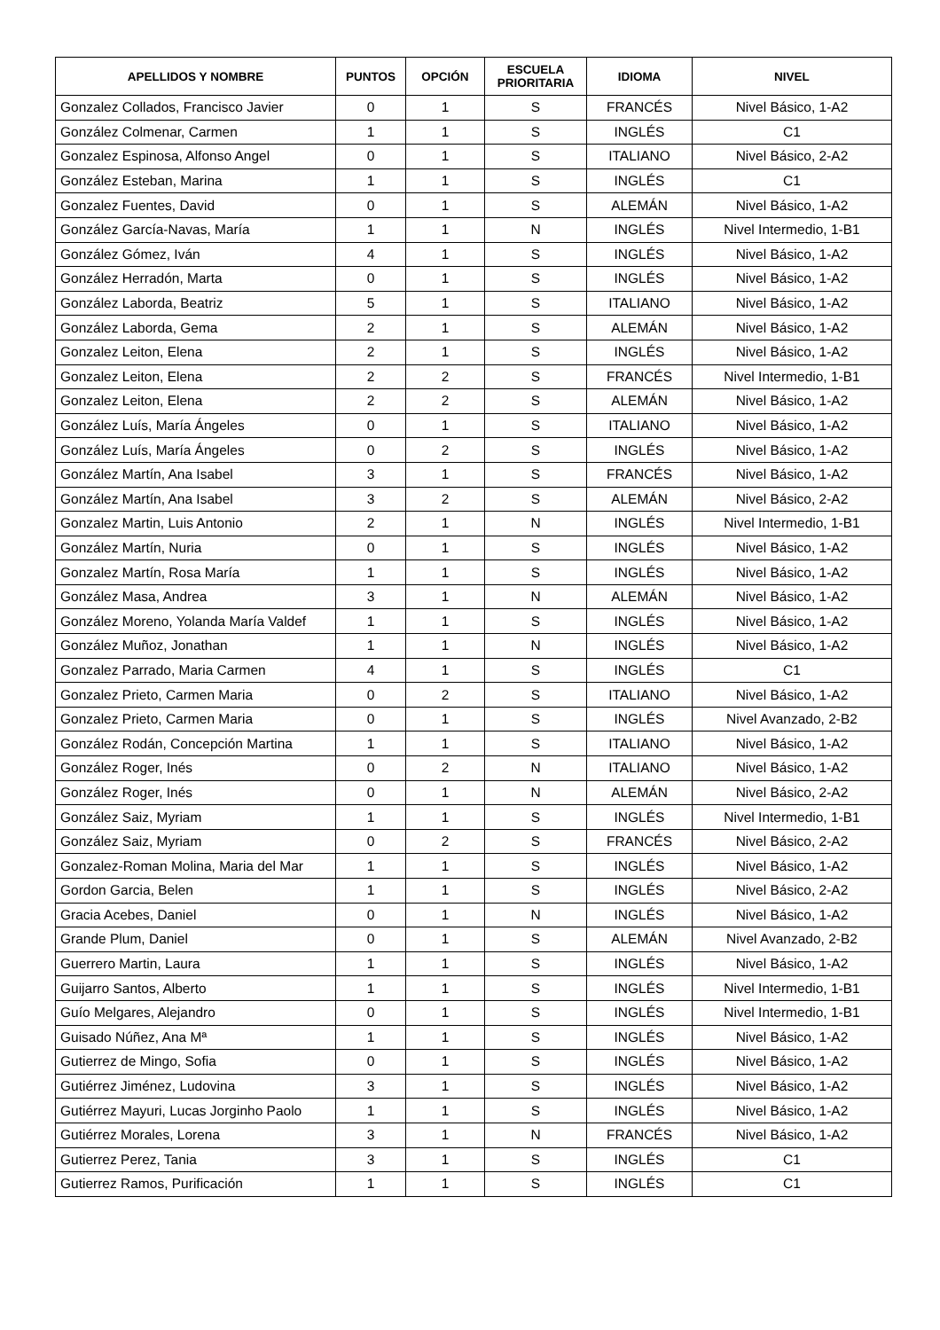| APELLIDOS Y NOMBRE | PUNTOS | OPCIÓN | ESCUELA PRIORITARIA | IDIOMA | NIVEL |
| --- | --- | --- | --- | --- | --- |
| Gonzalez Collados, Francisco Javier | 0 | 1 | S | FRANCÉS | Nivel Básico, 1-A2 |
| González Colmenar, Carmen | 1 | 1 | S | INGLÉS | C1 |
| Gonzalez Espinosa, Alfonso Angel | 0 | 1 | S | ITALIANO | Nivel Básico, 2-A2 |
| González Esteban, Marina | 1 | 1 | S | INGLÉS | C1 |
| Gonzalez Fuentes, David | 0 | 1 | S | ALEMÁN | Nivel Básico, 1-A2 |
| González García-Navas, María | 1 | 1 | N | INGLÉS | Nivel Intermedio, 1-B1 |
| González Gómez, Iván | 4 | 1 | S | INGLÉS | Nivel Básico, 1-A2 |
| González Herradón, Marta | 0 | 1 | S | INGLÉS | Nivel Básico, 1-A2 |
| González Laborda, Beatriz | 5 | 1 | S | ITALIANO | Nivel Básico, 1-A2 |
| González Laborda, Gema | 2 | 1 | S | ALEMÁN | Nivel Básico, 1-A2 |
| Gonzalez Leiton, Elena | 2 | 1 | S | INGLÉS | Nivel Básico, 1-A2 |
| Gonzalez Leiton, Elena | 2 | 2 | S | FRANCÉS | Nivel Intermedio, 1-B1 |
| Gonzalez Leiton, Elena | 2 | 2 | S | ALEMÁN | Nivel Básico, 1-A2 |
| González Luís, María Ángeles | 0 | 1 | S | ITALIANO | Nivel Básico, 1-A2 |
| González Luís, María Ángeles | 0 | 2 | S | INGLÉS | Nivel Básico, 1-A2 |
| González Martín, Ana Isabel | 3 | 1 | S | FRANCÉS | Nivel Básico, 1-A2 |
| González Martín, Ana Isabel | 3 | 2 | S | ALEMÁN | Nivel Básico, 2-A2 |
| Gonzalez Martin, Luis Antonio | 2 | 1 | N | INGLÉS | Nivel Intermedio, 1-B1 |
| González Martín, Nuria | 0 | 1 | S | INGLÉS | Nivel Básico, 1-A2 |
| Gonzalez Martín, Rosa María | 1 | 1 | S | INGLÉS | Nivel Básico, 1-A2 |
| González Masa, Andrea | 3 | 1 | N | ALEMÁN | Nivel Básico, 1-A2 |
| González Moreno, Yolanda María Valdef | 1 | 1 | S | INGLÉS | Nivel Básico, 1-A2 |
| González Muñoz, Jonathan | 1 | 1 | N | INGLÉS | Nivel Básico, 1-A2 |
| Gonzalez Parrado, Maria Carmen | 4 | 1 | S | INGLÉS | C1 |
| Gonzalez Prieto, Carmen Maria | 0 | 2 | S | ITALIANO | Nivel Básico, 1-A2 |
| Gonzalez Prieto, Carmen Maria | 0 | 1 | S | INGLÉS | Nivel Avanzado, 2-B2 |
| González Rodán, Concepción Martina | 1 | 1 | S | ITALIANO | Nivel Básico, 1-A2 |
| González Roger, Inés | 0 | 2 | N | ITALIANO | Nivel Básico, 1-A2 |
| González Roger, Inés | 0 | 1 | N | ALEMÁN | Nivel Básico, 2-A2 |
| González Saiz, Myriam | 1 | 1 | S | INGLÉS | Nivel Intermedio, 1-B1 |
| González Saiz, Myriam | 0 | 2 | S | FRANCÉS | Nivel Básico, 2-A2 |
| Gonzalez-Roman Molina, Maria del Mar | 1 | 1 | S | INGLÉS | Nivel Básico, 1-A2 |
| Gordon Garcia, Belen | 1 | 1 | S | INGLÉS | Nivel Básico, 2-A2 |
| Gracia Acebes, Daniel | 0 | 1 | N | INGLÉS | Nivel Básico, 1-A2 |
| Grande Plum, Daniel | 0 | 1 | S | ALEMÁN | Nivel Avanzado, 2-B2 |
| Guerrero Martin, Laura | 1 | 1 | S | INGLÉS | Nivel Básico, 1-A2 |
| Guijarro Santos, Alberto | 1 | 1 | S | INGLÉS | Nivel Intermedio, 1-B1 |
| Guío Melgares, Alejandro | 0 | 1 | S | INGLÉS | Nivel Intermedio, 1-B1 |
| Guisado Núñez, Ana Mª | 1 | 1 | S | INGLÉS | Nivel Básico, 1-A2 |
| Gutierrez de Mingo, Sofia | 0 | 1 | S | INGLÉS | Nivel Básico, 1-A2 |
| Gutiérrez Jiménez, Ludovina | 3 | 1 | S | INGLÉS | Nivel Básico, 1-A2 |
| Gutiérrez Mayuri, Lucas Jorginho Paolo | 1 | 1 | S | INGLÉS | Nivel Básico, 1-A2 |
| Gutiérrez Morales, Lorena | 3 | 1 | N | FRANCÉS | Nivel Básico, 1-A2 |
| Gutierrez Perez, Tania | 3 | 1 | S | INGLÉS | C1 |
| Gutierrez Ramos, Purificación | 1 | 1 | S | INGLÉS | C1 |